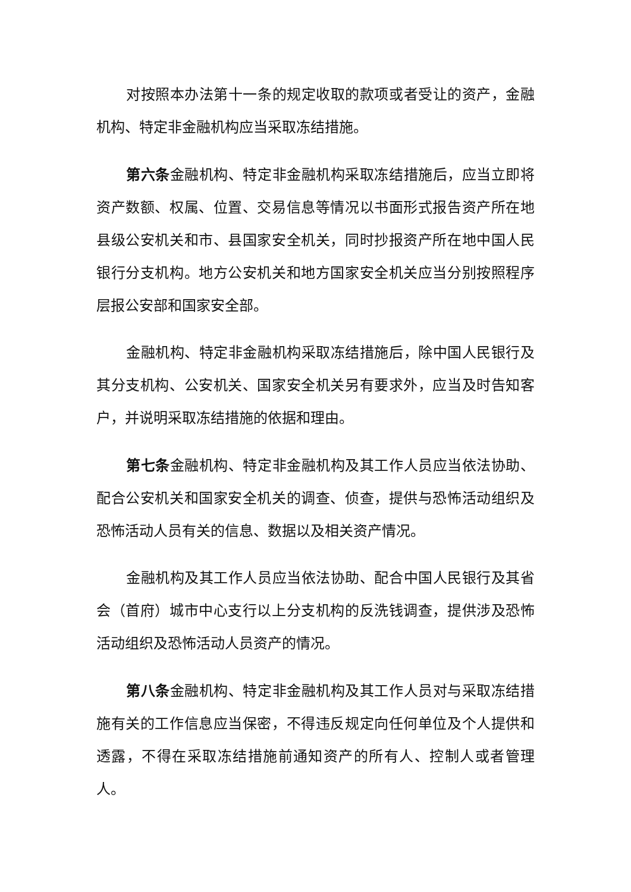对按照本办法第十一条的规定收取的款项或者受让的资产，金融机构、特定非金融机构应当采取冻结措施。
第六条金融机构、特定非金融机构采取冻结措施后，应当立即将资产数额、权属、位置、交易信息等情况以书面形式报告资产所在地县级公安机关和市、县国家安全机关，同时抄报资产所在地中国人民银行分支机构。地方公安机关和地方国家安全机关应当分别按照程序层报公安部和国家安全部。
金融机构、特定非金融机构采取冻结措施后，除中国人民银行及其分支机构、公安机关、国家安全机关另有要求外，应当及时告知客户，并说明采取冻结措施的依据和理由。
第七条金融机构、特定非金融机构及其工作人员应当依法协助、配合公安机关和国家安全机关的调查、侦查，提供与恐怖活动组织及恐怖活动人员有关的信息、数据以及相关资产情况。
金融机构及其工作人员应当依法协助、配合中国人民银行及其省会（首府）城市中心支行以上分支机构的反洗钱调查，提供涉及恐怖活动组织及恐怖活动人员资产的情况。
第八条金融机构、特定非金融机构及其工作人员对与采取冻结措施有关的工作信息应当保密，不得违反规定向任何单位及个人提供和透露，不得在采取冻结措施前通知资产的所有人、控制人或者管理人。